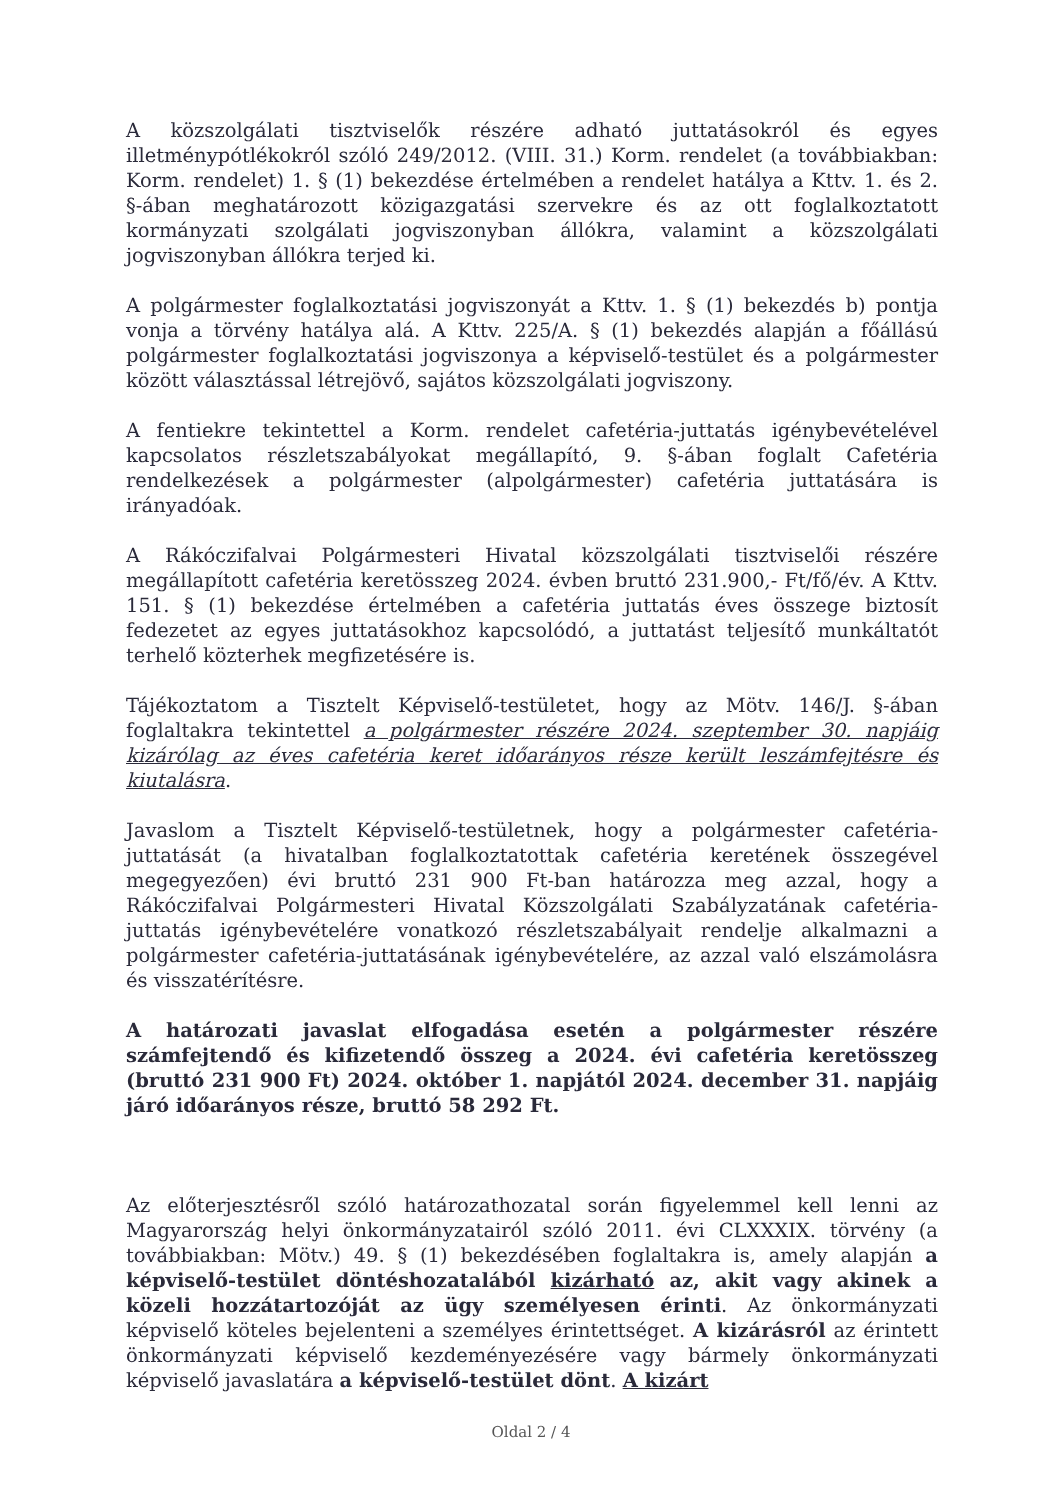A közszolgálati tisztviselők részére adható juttatásokról és egyes illetménypótlékokról szóló 249/2012. (VIII. 31.) Korm. rendelet (a továbbiakban: Korm. rendelet) 1. § (1) bekezdése értelmében a rendelet hatálya a Kttv. 1. és 2. §-ában meghatározott közigazgatási szervekre és az ott foglalkoztatott kormányzati szolgálati jogviszonyban állókra, valamint a közszolgálati jogviszonyban állókra terjed ki.
A polgármester foglalkoztatási jogviszonyát a Kttv. 1. § (1) bekezdés b) pontja vonja a törvény hatálya alá. A Kttv. 225/A. § (1) bekezdés alapján a főállású polgármester foglalkoztatási jogviszonya a képviselő-testület és a polgármester között választással létrejövő, sajátos közszolgálati jogviszony.
A fentiekre tekintettel a Korm. rendelet cafetéria-juttatás igénybevételével kapcsolatos részletszabályokat megállapító, 9. §-ában foglalt Cafetéria rendelkezések a polgármester (alpolgármester) cafetéria juttatására is irányadóak.
A Rákóczifalvai Polgármesteri Hivatal közszolgálati tisztviselői részére megállapított cafetéria keretösszeg 2024. évben bruttó 231.900,- Ft/fő/év. A Kttv. 151. § (1) bekezdése értelmében a cafetéria juttatás éves összege biztosít fedezetet az egyes juttatásokhoz kapcsolódó, a juttatást teljesítő munkáltatót terhelő közterhek megfizetésére is.
Tájékoztatom a Tisztelt Képviselő-testületet, hogy az Mötv. 146/J. §-ában foglaltakra tekintettel a polgármester részére 2024. szeptember 30. napjáig kizárólag az éves cafetéria keret időarányos része került leszámfejtésre és kiutalásra.
Javaslom a Tisztelt Képviselő-testületnek, hogy a polgármester cafetéria-juttatását (a hivatalban foglalkoztatottak cafetéria keretének összegével megegyezően) évi bruttó 231 900 Ft-ban határozza meg azzal, hogy a Rákóczifalvai Polgármesteri Hivatal Közszolgálati Szabályzatának cafetéria-juttatás igénybevételére vonatkozó részletszabályait rendelje alkalmazni a polgármester cafetéria-juttatásának igénybevételére, az azzal való elszámolásra és visszatérítésre.
A határozati javaslat elfogadása esetén a polgármester részére számfejtendő és kifizetendő összeg a 2024. évi cafetéria keretösszeg (bruttó 231 900 Ft) 2024. október 1. napjától 2024. december 31. napjáig járó időarányos része, bruttó 58 292 Ft.
Az előterjesztésről szóló határozathozatal során figyelemmel kell lenni az Magyarország helyi önkormányzatairól szóló 2011. évi CLXXXIX. törvény (a továbbiakban: Mötv.) 49. § (1) bekezdésében foglaltakra is, amely alapján a képviselő-testület döntéshozatalából kizárható az, akit vagy akinek a közeli hozzátartozóját az ügy személyesen érinti. Az önkormányzati képviselő köteles bejelenteni a személyes érintettséget. A kizárásról az érintett önkormányzati képviselő kezdeményezésére vagy bármely önkormányzati képviselő javaslatára a képviselő-testület dönt. A kizárt
Oldal 2 / 4